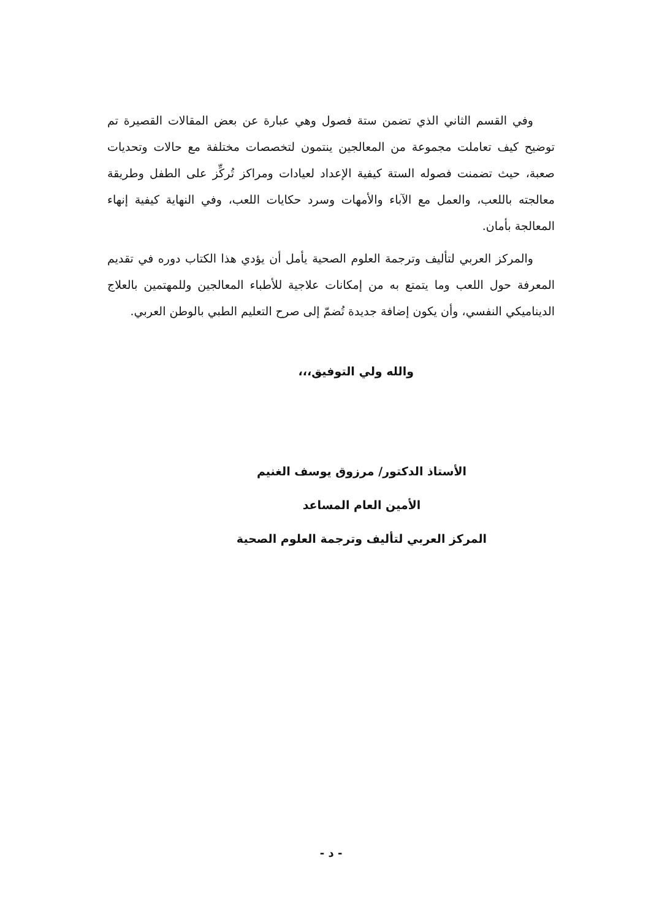وفي القسم الثاني الذي تضمن ستة فصول وهي عبارة عن بعض المقالات القصيرة تم توضيح كيف تعاملت مجموعة من المعالجين ينتمون لتخصصات مختلفة مع حالات وتحديات صعبة، حيث تضمنت فصوله الستة كيفية الإعداد لعيادات ومراكز تُركِّز على الطفل وطريقة معالجته باللعب، والعمل مع الآباء والأمهات وسرد حكايات اللعب، وفي النهاية كيفية إنهاء المعالجة بأمان.
والمركز العربي لتأليف وترجمة العلوم الصحية يأمل أن يؤدي هذا الكتاب دوره في تقديم المعرفة حول اللعب وما يتمتع به من إمكانات علاجية للأطباء المعالجين وللمهتمين بالعلاج الديناميكي النفسي، وأن يكون إضافة جديدة تُضمّ إلى صرح التعليم الطبي بالوطن العربي.
والله ولي التوفيق،،،
الأستاذ الدكتور/ مرزوق يوسف الغنيم
الأمين العام المساعد
المركز العربي لتأليف وترجمة العلوم الصحية
- د -